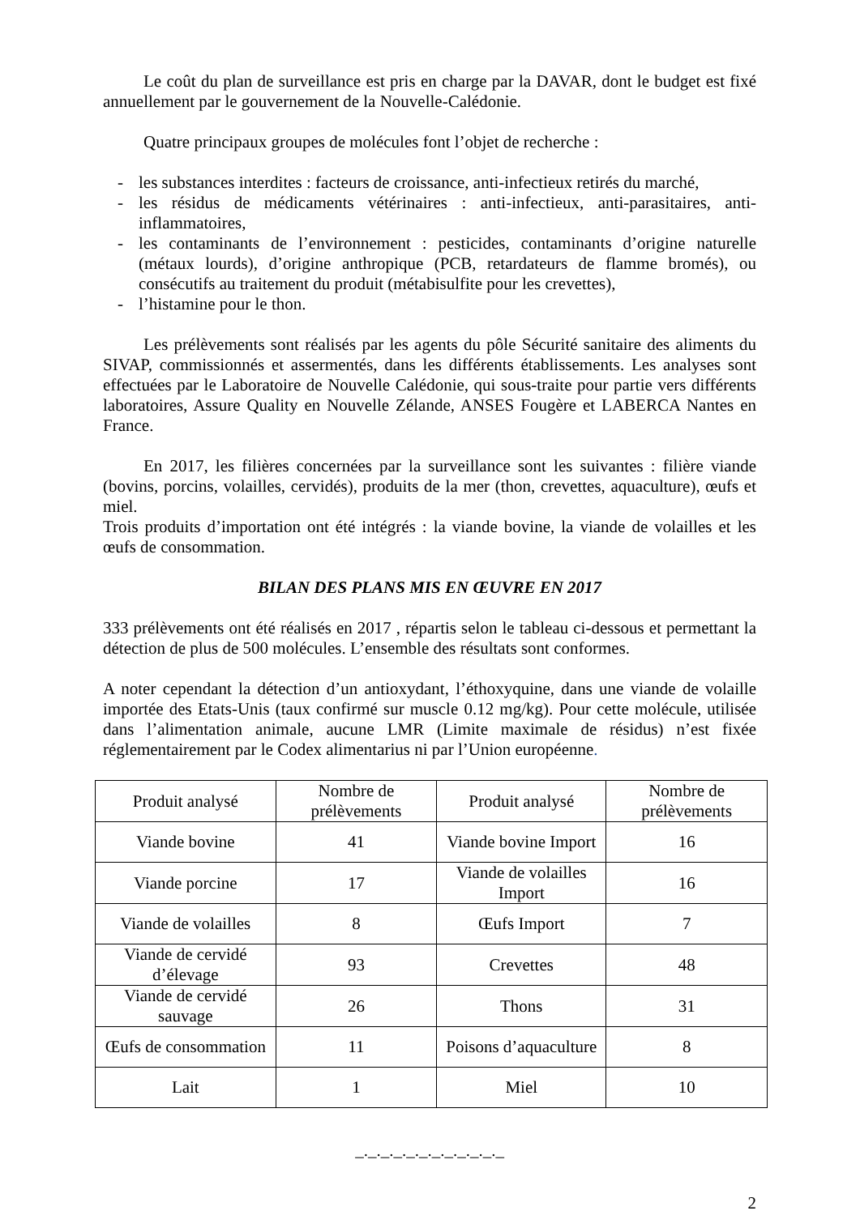Le coût du plan de surveillance est pris en charge par la DAVAR, dont le budget est fixé annuellement par le gouvernement de la Nouvelle-Calédonie.
Quatre principaux groupes de molécules font l’objet de recherche :
- les substances interdites : facteurs de croissance, anti-infectieux retirés du marché,
- les résidus de médicaments vétérinaires : anti-infectieux, anti-parasitaires, anti-inflammatoires,
- les contaminants de l’environnement : pesticides, contaminants d’origine naturelle (métaux lourds), d’origine anthropique (PCB, retardateurs de flamme bromés), ou consécutifs au traitement du produit (métabisulfite pour les crevettes),
- l’histamine pour le thon.
Les prélèvements sont réalisés par les agents du pôle Sécurité sanitaire des aliments du SIVAP, commissionnés et assermentés, dans les différents établissements. Les analyses sont effectuées par le Laboratoire de Nouvelle Calédonie, qui sous-traite pour partie vers différents laboratoires, Assure Quality en Nouvelle Zélande, ANSES Fougère et LABERCA Nantes en France.
En 2017, les filières concernées par la surveillance sont les suivantes : filière viande (bovins, porcins, volailles, cervidés), produits de la mer (thon, crevettes, aquaculture), œufs et miel.
Trois produits d’importation ont été intégrés : la viande bovine, la viande de volailles et les œufs de consommation.
BILAN DES PLANS MIS EN ŒUVRE EN 2017
333 prélèvements ont été réalisés en 2017 , répartis selon le tableau ci-dessous et permettant la détection de plus de 500 molécules. L’ensemble des résultats sont conformes.
A noter cependant la détection d’un antioxydant, l’éthoxyquine, dans une viande de volaille importée des Etats-Unis (taux confirmé sur muscle 0.12 mg/kg). Pour cette molécule, utilisée dans l’alimentation animale, aucune LMR (Limite maximale de résidus) n’est fixée réglementairement par le Codex alimentarius ni par l’Union européenne.
| Produit analysé | Nombre de prélèvements | Produit analysé | Nombre de prélèvements |
| Viande bovine | 41 | Viande bovine Import | 16 |
| Viande porcine | 17 | Viande de volailles Import | 16 |
| Viande de volailles | 8 | Œufs Import | 7 |
| Viande de cervidé d’élevage | 93 | Crevettes | 48 |
| Viande de cervidé sauvage | 26 | Thons | 31 |
| Œufs de consommation | 11 | Poisons d’aquaculture | 8 |
| Lait | 1 | Miel | 10 |
_._._._._._._._._._._._
2